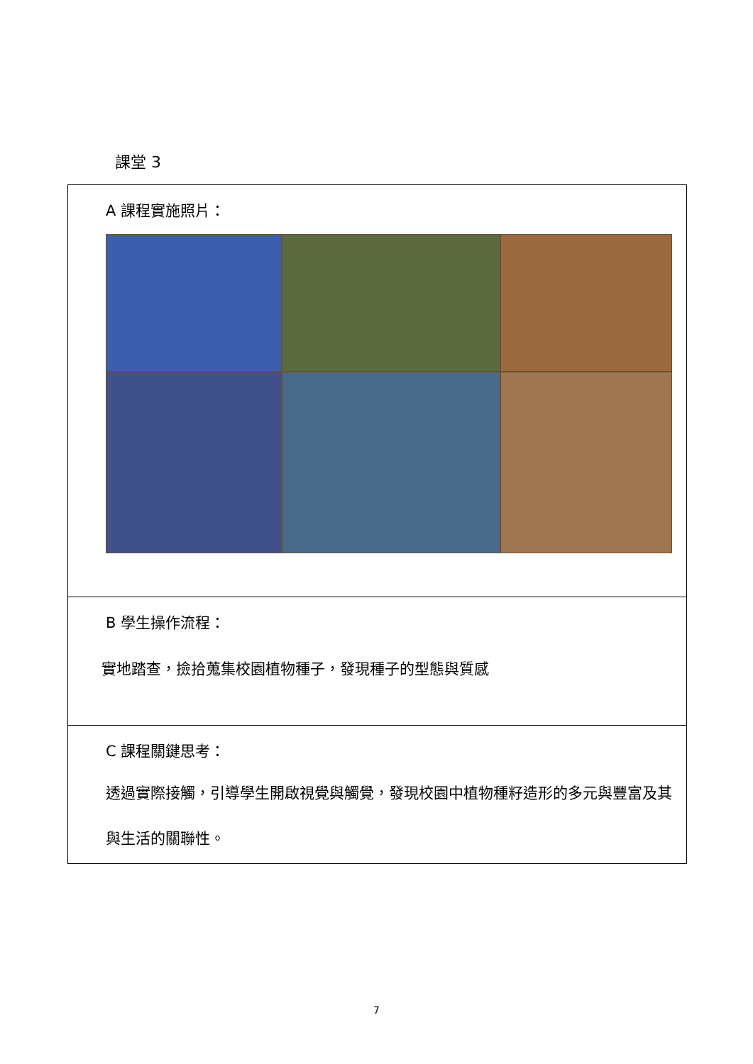課堂 3
| A 課程實施照片： |
| B 學生操作流程： 實地踏查，撿拾蒐集校園植物種子，發現種子的型態與質感 |
| C 課程關鍵思考： 透過實際接觸，引導學生開啟視覺與觸覺，發現校園中植物種籽造形的多元與豐富及其與生活的關聯性。 |
7